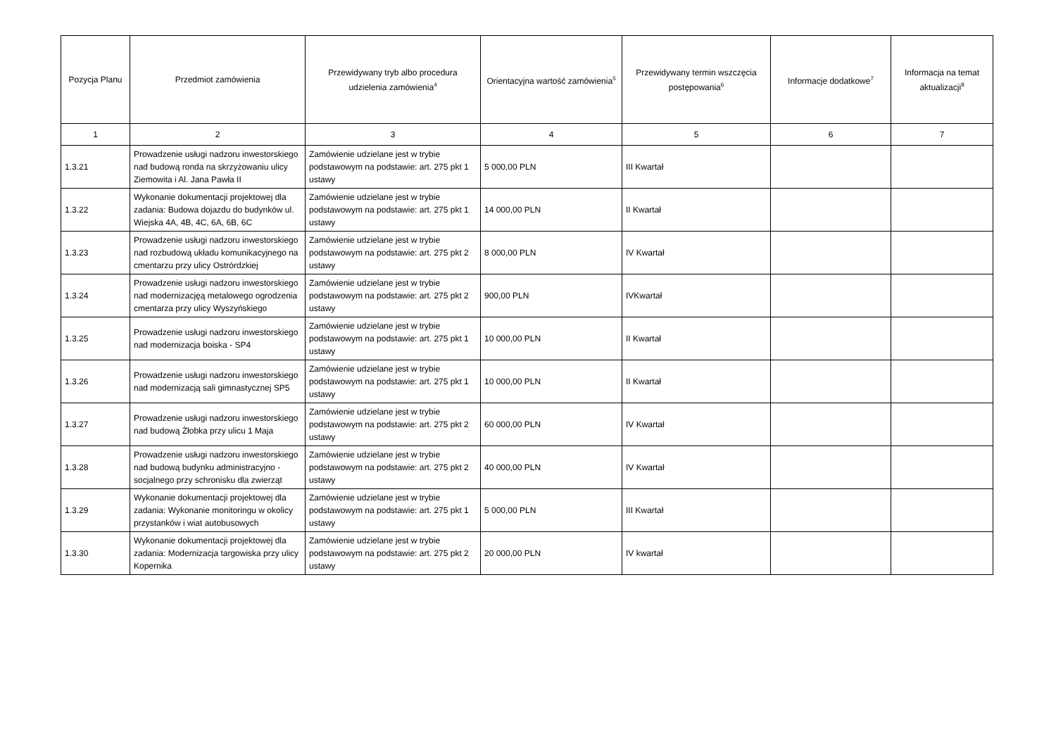| Pozycja Planu | Przedmiot zamówienia | Przewidywany tryb albo procedura udzielenia zamówienia<sup>4</sup> | Orientacyjna wartość zamówienia<sup>5</sup> | Przewidywany termin wszczęcia postępowania<sup>6</sup> | Informacje dodatkowe<sup>7</sup> | Informacja na temat aktualizacji<sup>8</sup> |
| --- | --- | --- | --- | --- | --- | --- |
| 1 | 2 | 3 | 4 | 5 | 6 | 7 |
| 1.3.21 | Prowadzenie usługi nadzoru inwestorskiego nad budową ronda na skrzyżowaniu ulicy Ziemowita i Al. Jana Pawła II | Zamówienie udzielane jest w trybie podstawowym na podstawie: art. 275 pkt 1 ustawy | 5 000,00 PLN | III Kwartał | | |
| 1.3.22 | Wykonanie dokumentacji projektowej dla zadania: Budowa dojazdu do budynków ul. Wiejska 4A, 4B, 4C, 6A, 6B, 6C | Zamówienie udzielane jest w trybie podstawowym na podstawie: art. 275 pkt 1 ustawy | 14 000,00 PLN | II Kwartał | | |
| 1.3.23 | Prowadzenie usługi nadzoru inwestorskiego nad rozbudową układu komunikacyjnego na cmentarzu przy ulicy Ostrórdzkiej | Zamówienie udzielane jest w trybie podstawowym na podstawie: art. 275 pkt 2 ustawy | 8 000,00 PLN | IV Kwartał | | |
| 1.3.24 | Prowadzenie usługi nadzoru inwestorskiego nad modernizacjęą metalowego ogrodzenia cmentarza przy ulicy Wyszyńskiego | Zamówienie udzielane jest w trybie podstawowym na podstawie: art. 275 pkt 2 ustawy | 900,00 PLN | IVKwartał | | |
| 1.3.25 | Prowadzenie usługi nadzoru inwestorskiego nad modernizacja boiska - SP4 | Zamówienie udzielane jest w trybie podstawowym na podstawie: art. 275 pkt 1 ustawy | 10 000,00 PLN | II Kwartał | | |
| 1.3.26 | Prowadzenie usługi nadzoru inwestorskiego nad modernizacją sali gimnastycznej SP5 | Zamówienie udzielane jest w trybie podstawowym na podstawie: art. 275 pkt 1 ustawy | 10 000,00 PLN | II Kwartał | | |
| 1.3.27 | Prowadzenie usługi nadzoru inwestorskiego nad budową Żłobka przy ulicu 1 Maja | Zamówienie udzielane jest w trybie podstawowym na podstawie: art. 275 pkt 2 ustawy | 60 000,00 PLN | IV Kwartał | | |
| 1.3.28 | Prowadzenie usługi nadzoru inwestorskiego nad budową budynku administracyjno - socjalnego przy schronisku dla zwierząt | Zamówienie udzielane jest w trybie podstawowym na podstawie: art. 275 pkt 2 ustawy | 40 000,00 PLN | IV Kwartał | | |
| 1.3.29 | Wykonanie dokumentacji projektowej dla zadania: Wykonanie monitoringu w okolicy przystanków i wiat autobusowych | Zamówienie udzielane jest w trybie podstawowym na podstawie: art. 275 pkt 1 ustawy | 5 000,00 PLN | III Kwartał | | |
| 1.3.30 | Wykonanie dokumentacji projektowej dla zadania: Modernizacja targowiska przy ulicy Kopernika | Zamówienie udzielane jest w trybie podstawowym na podstawie: art. 275 pkt 2 ustawy | 20 000,00 PLN | IV kwartał | | |